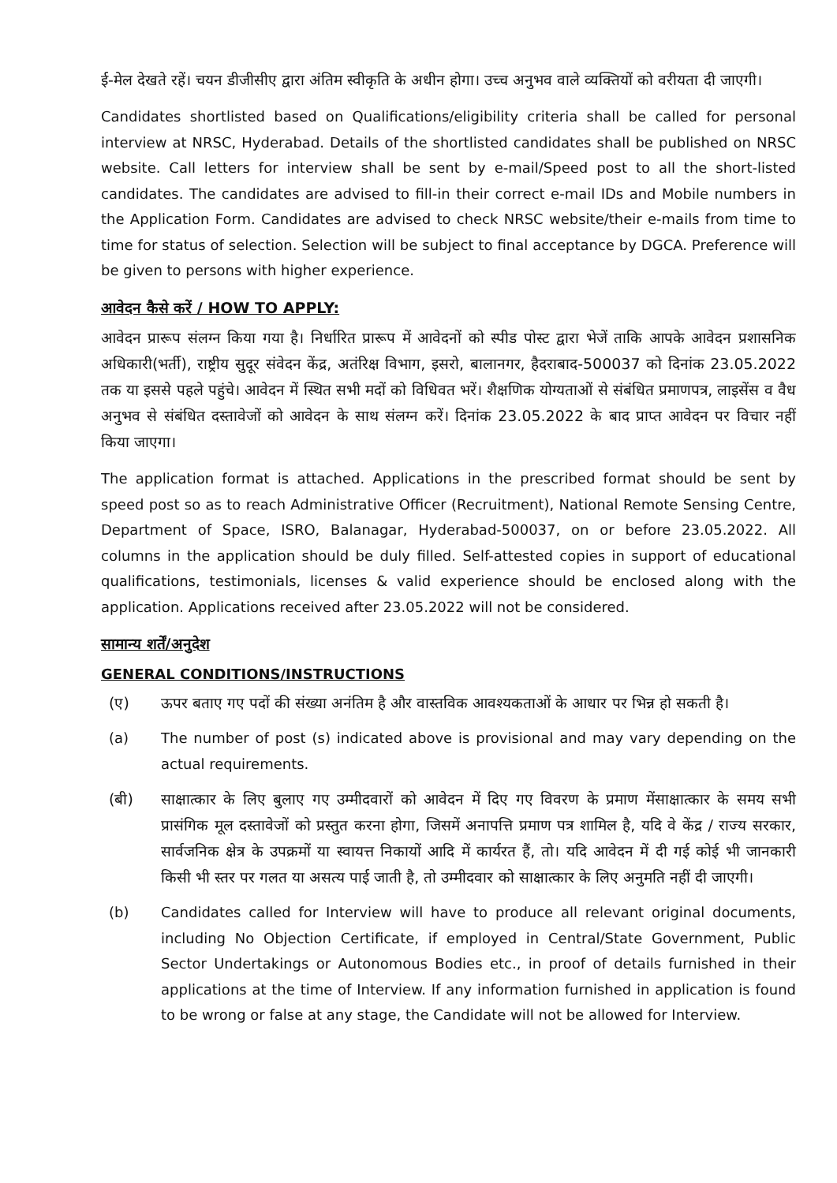ई-मेल देखते रहें। चयन डीजीसीए द्वारा अंतिम स्वीकृति के अधीन होगा। उच्च अनुभव वाले व्यक्तियों को वरीयता दी जाएगी।
Candidates shortlisted based on Qualifications/eligibility criteria shall be called for personal interview at NRSC, Hyderabad. Details of the shortlisted candidates shall be published on NRSC website. Call letters for interview shall be sent by e-mail/Speed post to all the short-listed candidates. The candidates are advised to fill-in their correct e-mail IDs and Mobile numbers in the Application Form. Candidates are advised to check NRSC website/their e-mails from time to time for status of selection. Selection will be subject to final acceptance by DGCA. Preference will be given to persons with higher experience.
आवेदन कैसे करें / HOW TO APPLY:
आवेदन प्रारूप संलग्न किया गया है। निर्धारित प्रारूप में आवेदनों को स्पीड पोस्ट द्वारा भेजें ताकि आपके आवेदन प्रशासनिक अधिकारी(भर्ती), राष्ट्रीय सुदूर संवेदन केंद्र, अतंरिक्ष विभाग, इसरो, बालानगर, हैदराबाद-500037 को दिनांक 23.05.2022 तक या इससे पहले पहुंचे। आवेदन में स्थित सभी मदों को विधिवत भरें। शैक्षणिक योग्यताओं से संबंधित प्रमाणपत्र, लाइसेंस व वैध अनुभव से संबंधित दस्तावेजों को आवेदन के साथ संलग्न करें। दिनांक 23.05.2022 के बाद प्राप्त आवेदन पर विचार नहीं किया जाएगा।
The application format is attached. Applications in the prescribed format should be sent by speed post so as to reach Administrative Officer (Recruitment), National Remote Sensing Centre, Department of Space, ISRO, Balanagar, Hyderabad-500037, on or before 23.05.2022. All columns in the application should be duly filled. Self-attested copies in support of educational qualifications, testimonials, licenses & valid experience should be enclosed along with the application. Applications received after 23.05.2022 will not be considered.
सामान्य शर्तें/अनुदेश
GENERAL CONDITIONS/INSTRUCTIONS
(ए) ऊपर बताए गए पदों की संख्या अनंतिम है और वास्तविक आवश्यकताओं के आधार पर भिन्न हो सकती है।
(a) The number of post (s) indicated above is provisional and may vary depending on the actual requirements.
(बी) साक्षात्कार के लिए बुलाए गए उम्मीदवारों को आवेदन में दिए गए विवरण के प्रमाण मेंसाक्षात्कार के समय सभी प्रासंगिक मूल दस्तावेजों को प्रस्तुत करना होगा, जिसमें अनापत्ति प्रमाण पत्र शामिल है, यदि वे केंद्र / राज्य सरकार, सार्वजनिक क्षेत्र के उपक्रमों या स्वायत्त निकायों आदि में कार्यरत हैं, तो। यदि आवेदन में दी गई कोई भी जानकारी किसी भी स्तर पर गलत या असत्य पाई जाती है, तो उम्मीदवार को साक्षात्कार के लिए अनुमति नहीं दी जाएगी।
(b) Candidates called for Interview will have to produce all relevant original documents, including No Objection Certificate, if employed in Central/State Government, Public Sector Undertakings or Autonomous Bodies etc., in proof of details furnished in their applications at the time of Interview. If any information furnished in application is found to be wrong or false at any stage, the Candidate will not be allowed for Interview.